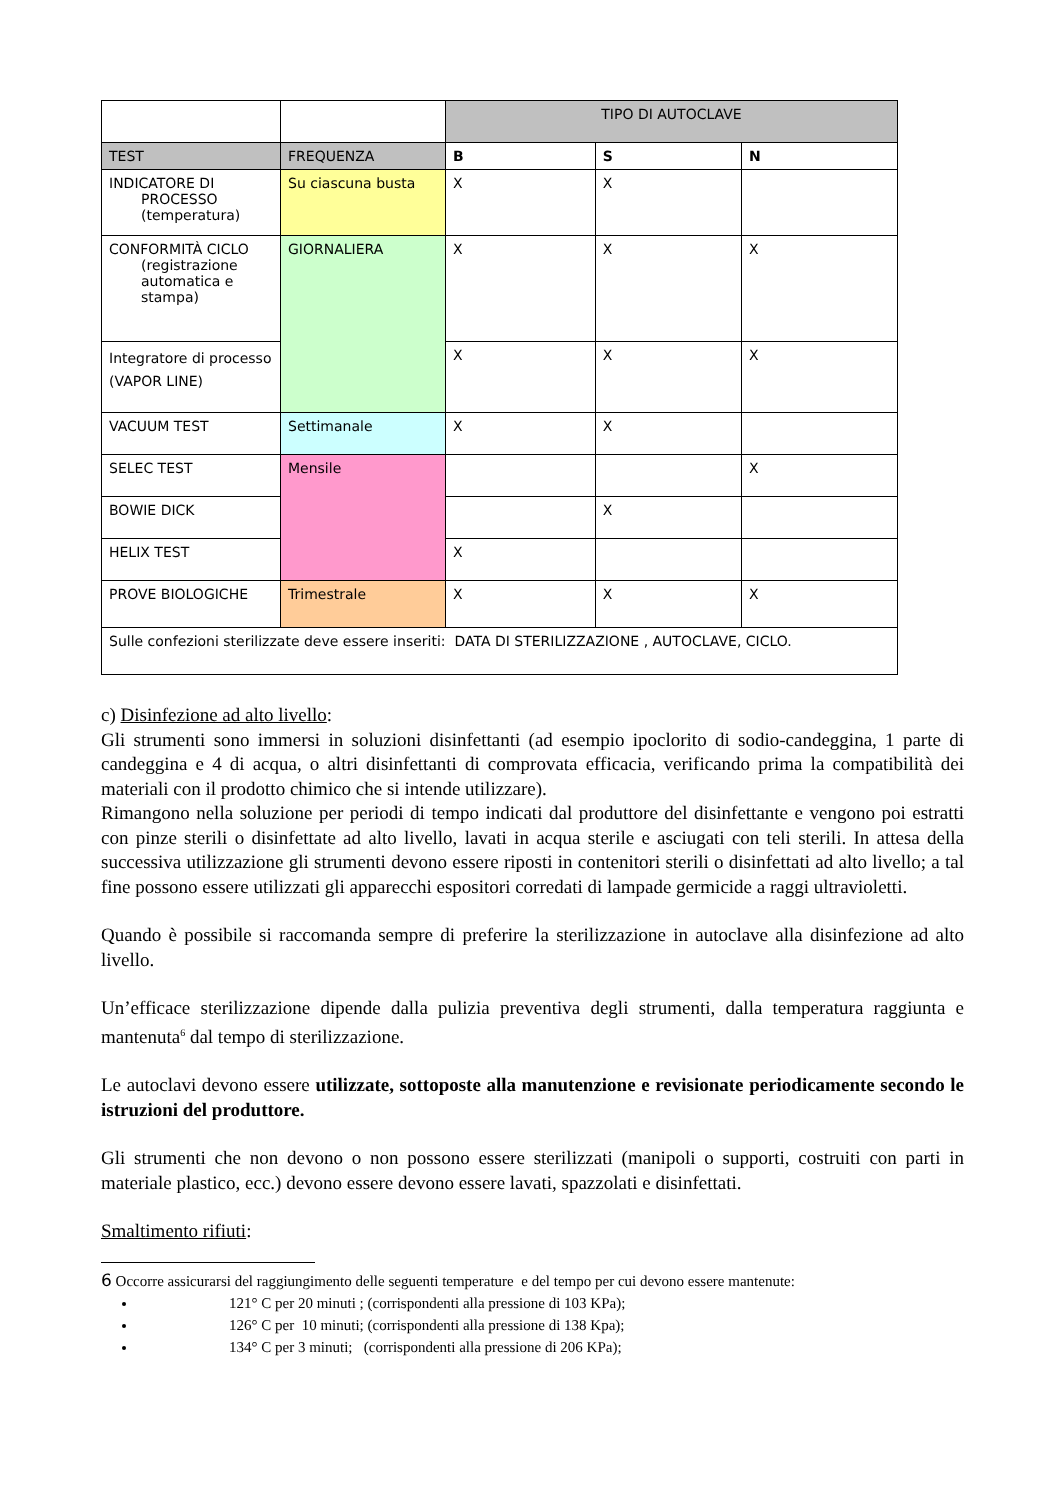| | | TIPO DI AUTOCLAVE | | |
| TEST | FREQUENZA | B | S | N |
| INDICATORE DI PROCESSO (temperatura) | Su ciascuna busta | X | X | |
| CONFORMITÀ CICLO (registrazione automatica e stampa) | GIORNALIERA | X | X | X |
| Integratore di processo (VAPOR LINE) | | X | X | X |
| VACUUM TEST | Settimanale | X | X | |
| SELEC TEST | Mensile | | | X |
| BOWIE DICK | | | X | |
| HELIX TEST | | X | | |
| PROVE BIOLOGICHE | Trimestrale | X | X | X |
| Sulle confezioni sterilizzate deve essere inseriti: DATA DI STERILIZZAZIONE , AUTOCLAVE, CICLO. | | | | |
c) Disinfezione ad alto livello:
Gli strumenti sono immersi in soluzioni disinfettanti (ad esempio ipoclorito di sodio-candeggina, 1 parte di candeggina e 4 di acqua, o altri disinfettanti di comprovata efficacia, verificando prima la compatibilità dei materiali con il prodotto chimico che si intende utilizzare).
Rimangono nella soluzione per periodi di tempo indicati dal produttore del disinfettante e vengono poi estratti con pinze sterili o disinfettate ad alto livello, lavati in acqua sterile e asciugati con teli sterili. In attesa della successiva utilizzazione gli strumenti devono essere riposti in contenitori sterili o disinfettati ad alto livello; a tal fine possono essere utilizzati gli apparecchi espositori corredati di lampade germicide a raggi ultravioletti.
Quando è possibile si raccomanda sempre di preferire la sterilizzazione in autoclave alla disinfezione ad alto livello.
Un’efficace sterilizzazione dipende dalla pulizia preventiva degli strumenti, dalla temperatura raggiunta e mantenuta<sup>6</sup> dal tempo di sterilizzazione.
Le autoclavi devono essere utilizzate, sottoposte alla manutenzione e revisionate periodicamente secondo le istruzioni del produttore.
Gli strumenti che non devono o non possono essere sterilizzati (manipoli o supporti, costruiti con parti in materiale plastico, ecc.) devono essere devono essere lavati, spazzolati e disinfettati.
Smaltimento rifiuti:
6 Occorre assicurarsi del raggiungimento delle seguenti temperature e del tempo per cui devono essere mantenute:
121° C per 20 minuti ; (corrispondenti alla pressione di 103 KPa);
126° C per 10 minuti; (corrispondenti alla pressione di 138 Kpa);
134° C per 3 minuti; (corrispondenti alla pressione di 206 KPa);